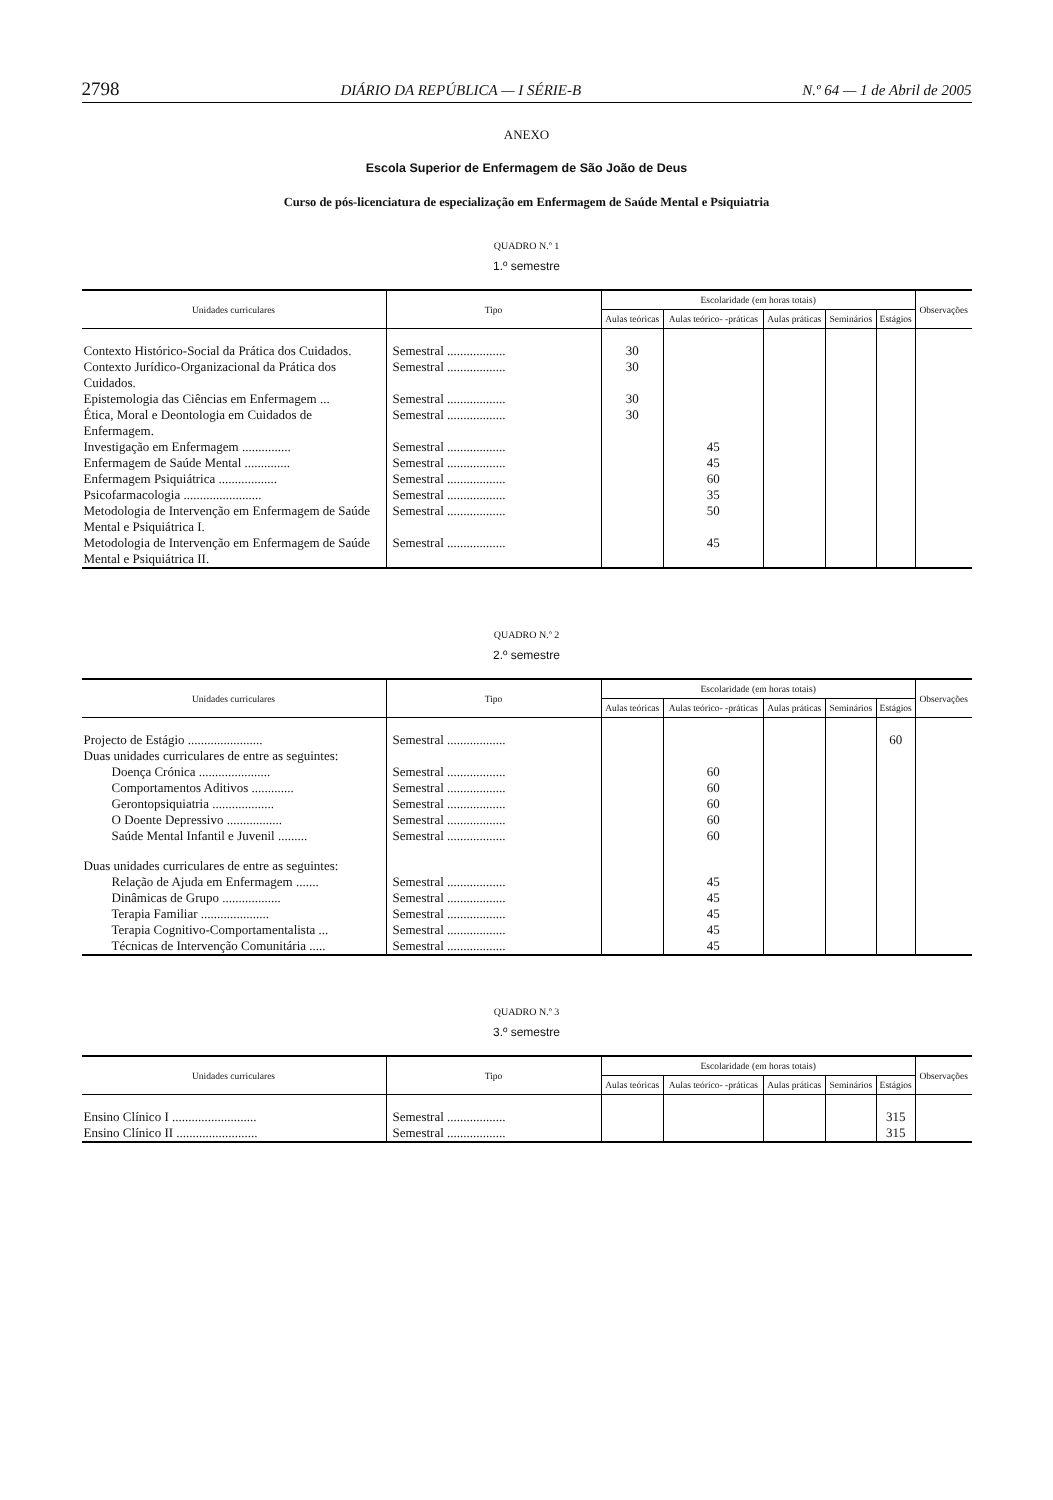2798 DIÁRIO DA REPÚBLICA — I SÉRIE-B N.º 64 — 1 de Abril de 2005
ANEXO
Escola Superior de Enfermagem de São João de Deus
Curso de pós-licenciatura de especialização em Enfermagem de Saúde Mental e Psiquiatria
QUADRO N.º 1
1.º semestre
| Unidades curriculares | Tipo | Escolaridade (em horas totais) | | | | | Observações |
| --- | --- | --- | --- | --- | --- | --- | --- |
| | | Aulas teóricas | Aulas teórico- -práticas | Aulas práticas | Seminários | Estágios | |
| Contexto Histórico-Social da Prática dos Cuidados. | Semestral .................. | 30 | | | | | |
| Contexto Jurídico-Organizacional da Prática dos Cuidados. | Semestral .................. | 30 | | | | | |
| Epistemologia das Ciências em Enfermagem ... | Semestral .................. | 30 | | | | | |
| Ética, Moral e Deontologia em Cuidados de Enfermagem. | Semestral .................. | 30 | | | | | |
| Investigação em Enfermagem ............... | Semestral .................. | | 45 | | | | |
| Enfermagem de Saúde Mental .............. | Semestral .................. | | 45 | | | | |
| Enfermagem Psiquiátrica .................. | Semestral .................. | | 60 | | | | |
| Psicofarmacologia ........................ | Semestral .................. | | 35 | | | | |
| Metodologia de Intervenção em Enfermagem de Saúde Mental e Psiquiátrica I. | Semestral .................. | | 50 | | | | |
| Metodologia de Intervenção em Enfermagem de Saúde Mental e Psiquiátrica II. | Semestral .................. | | 45 | | | | |
QUADRO N.º 2
2.º semestre
| Unidades curriculares | Tipo | Escolaridade (em horas totais) | | | | | Observações |
| --- | --- | --- | --- | --- | --- | --- | --- |
| | | Aulas teóricas | Aulas teórico- -práticas | Aulas práticas | Seminários | Estágios | |
| Projecto de Estágio ....................... | Semestral .................. | | | | | 60 | |
| Duas unidades curriculares de entre as seguintes: | | | | | | | |
| Doença Crónica ...................... | Semestral .................. | | 60 | | | | |
| Comportamentos Aditivos ............. | Semestral .................. | | 60 | | | | |
| Gerontopsiquiatria ................... | Semestral .................. | | 60 | | | | |
| O Doente Depressivo ................. | Semestral .................. | | 60 | | | | |
| Saúde Mental Infantil e Juvenil ......... | Semestral .................. | | 60 | | | | |
| Duas unidades curriculares de entre as seguintes: | | | | | | | |
| Relação de Ajuda em Enfermagem ....... | Semestral .................. | | 45 | | | | |
| Dinâmicas de Grupo .................. | Semestral .................. | | 45 | | | | |
| Terapia Familiar ..................... | Semestral .................. | | 45 | | | | |
| Terapia Cognitivo-Comportamentalista ... | Semestral .................. | | 45 | | | | |
| Técnicas de Intervenção Comunitária ..... | Semestral .................. | | 45 | | | | |
QUADRO N.º 3
3.º semestre
| Unidades curriculares | Tipo | Escolaridade (em horas totais) | | | | | Observações |
| --- | --- | --- | --- | --- | --- | --- | --- |
| | | Aulas teóricas | Aulas teórico- -práticas | Aulas práticas | Seminários | Estágios | |
| Ensino Clínico I .......................... | Semestral .................. | | | | | 315 | |
| Ensino Clínico II ......................... | Semestral .................. | | | | | 315 | |